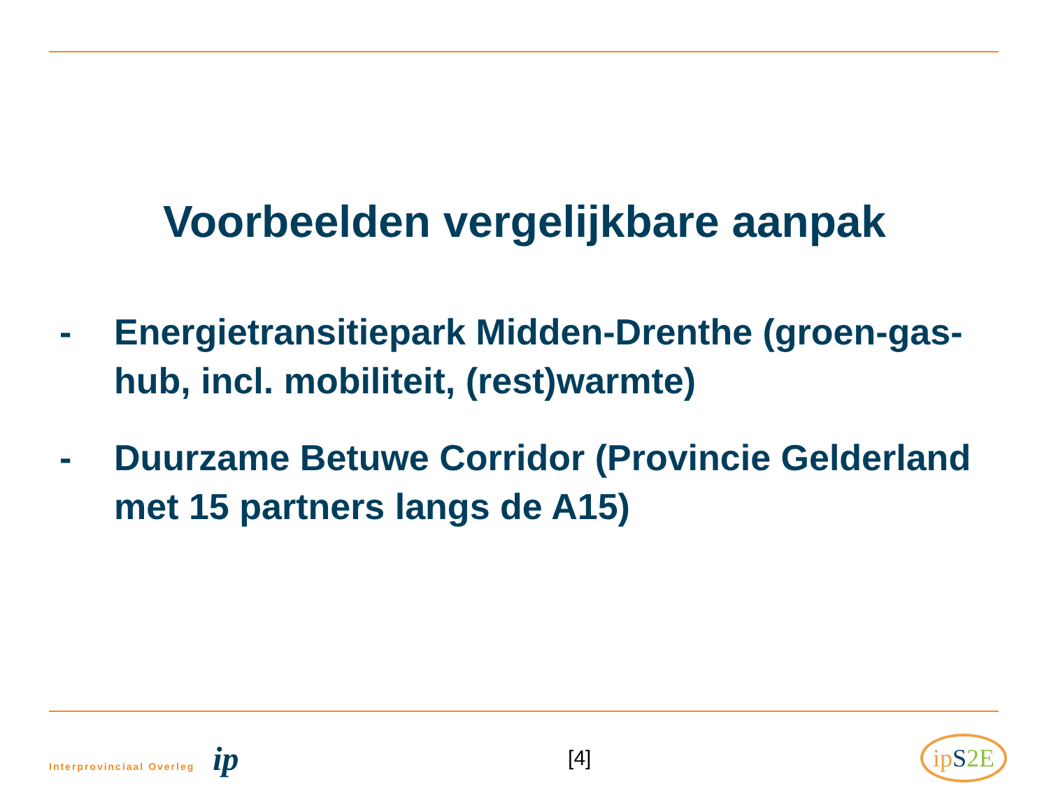Voorbeelden vergelijkbare aanpak
- Energietransitiepark Midden-Drenthe (groen-gas-hub, incl. mobiliteit, (rest)warmte)
- Duurzame Betuwe Corridor (Provincie Gelderland met 15 partners langs de A15)
Interprovinciaal Overleg ip
[4]
ipS 2E